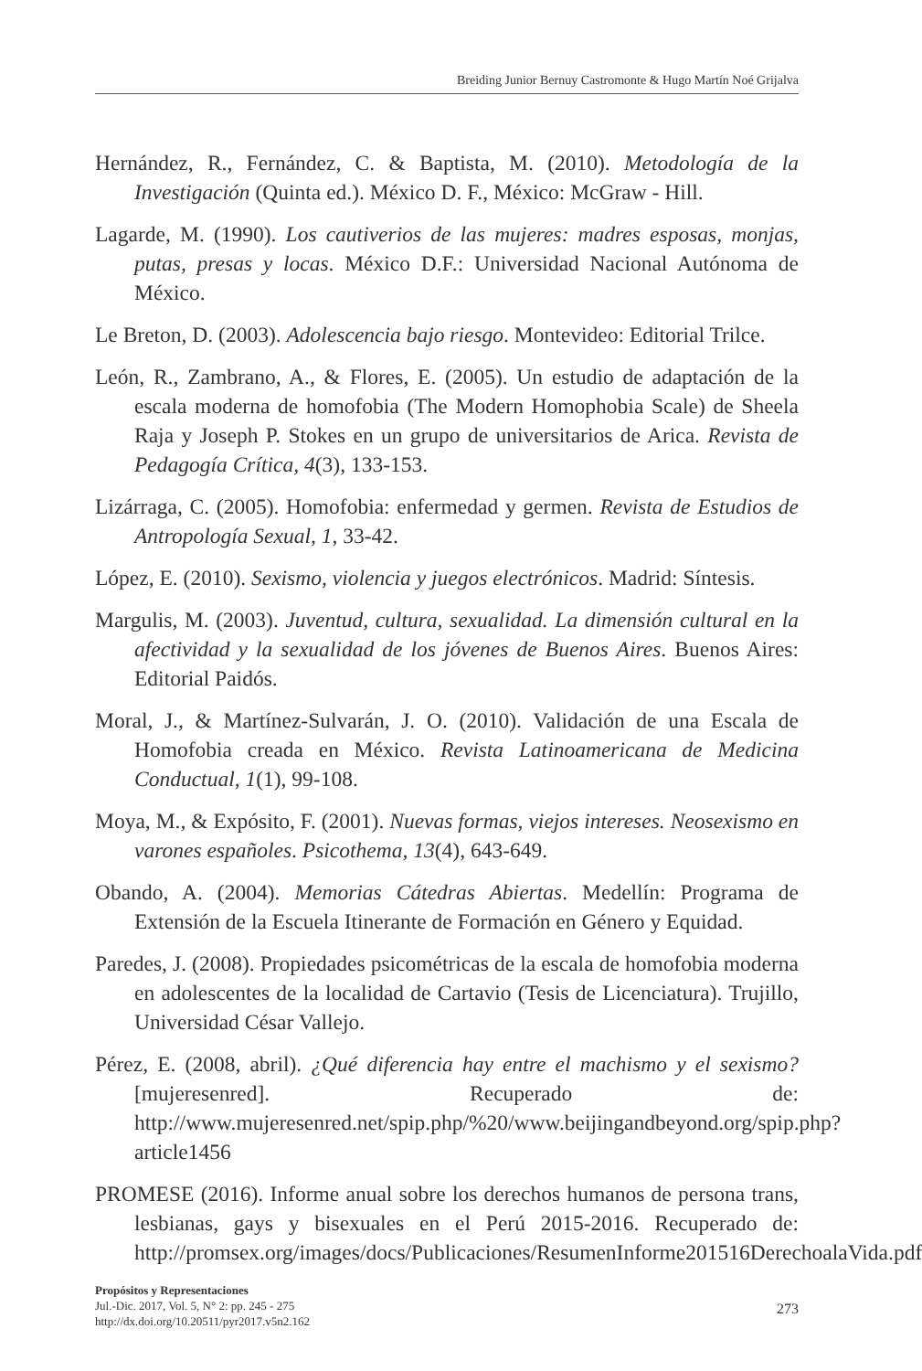Breiding Junior Bernuy Castromonte & Hugo Martín Noé Grijalva
Hernández, R., Fernández, C. & Baptista, M. (2010). Metodología de la Investigación (Quinta ed.). México D. F., México: McGraw - Hill.
Lagarde, M. (1990). Los cautiverios de las mujeres: madres esposas, monjas, putas, presas y locas. México D.F.: Universidad Nacional Autónoma de México.
Le Breton, D. (2003). Adolescencia bajo riesgo. Montevideo: Editorial Trilce.
León, R., Zambrano, A., & Flores, E. (2005). Un estudio de adaptación de la escala moderna de homofobia (The Modern Homophobia Scale) de Sheela Raja y Joseph P. Stokes en un grupo de universitarios de Arica. Revista de Pedagogía Crítica, 4(3), 133-153.
Lizárraga, C. (2005). Homofobia: enfermedad y germen. Revista de Estudios de Antropología Sexual, 1, 33-42.
López, E. (2010). Sexismo, violencia y juegos electrónicos. Madrid: Síntesis.
Margulis, M. (2003). Juventud, cultura, sexualidad. La dimensión cultural en la afectividad y la sexualidad de los jóvenes de Buenos Aires. Buenos Aires: Editorial Paidós.
Moral, J., & Martínez-Sulvarán, J. O. (2010). Validación de una Escala de Homofobia creada en México. Revista Latinoamericana de Medicina Conductual, 1(1), 99-108.
Moya, M., & Expósito, F. (2001). Nuevas formas, viejos intereses. Neosexismo en varones españoles. Psicothema, 13(4), 643-649.
Obando, A. (2004). Memorias Cátedras Abiertas. Medellín: Programa de Extensión de la Escuela Itinerante de Formación en Género y Equidad.
Paredes, J. (2008). Propiedades psicométricas de la escala de homofobia moderna en adolescentes de la localidad de Cartavio (Tesis de Licenciatura). Trujillo, Universidad César Vallejo.
Pérez, E. (2008, abril). ¿Qué diferencia hay entre el machismo y el sexismo? [mujeresenred]. Recuperado de: http://www.mujeresenred.net/spip.php/%20/www.beijingandbeyond.org/spip.php?article1456
PROMESE (2016). Informe anual sobre los derechos humanos de persona trans, lesbianas, gays y bisexuales en el Perú 2015-2016. Recuperado de: http://promsex.org/images/docs/Publicaciones/ResumenInforme201516DerechoalaVida.pdf
Propósitos y Representaciones
Jul.-Dic. 2017, Vol. 5, N° 2: pp. 245 - 275
http://dx.doi.org/10.20511/pyr2017.v5n2.162
273